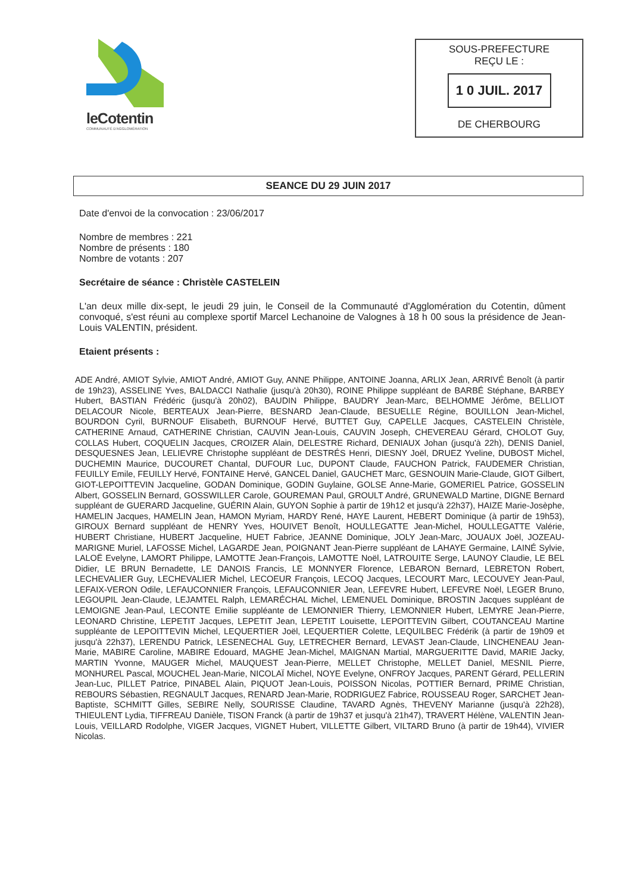leCotentin
COMMUNAUTÉ D'AGGLOMÉRATION
SOUS-PREFECTURE
REÇU LE :
1 0 JUIL. 2017
DE CHERBOURG
SEANCE DU 29 JUIN 2017
Date d'envoi de la convocation : 23/06/2017
Nombre de membres : 221
Nombre de présents : 180
Nombre de votants : 207
Secrétaire de séance : Christèle CASTELEIN
L'an deux mille dix-sept, le jeudi 29 juin, le Conseil de la Communauté d'Agglomération du Cotentin, dûment convoqué, s'est réuni au complexe sportif Marcel Lechanoine de Valognes à 18 h 00 sous la présidence de Jean-Louis VALENTIN, président.
Etaient présents :
ADE André, AMIOT Sylvie, AMIOT André, AMIOT Guy, ANNE Philippe, ANTOINE Joanna, ARLIX Jean, ARRIVÉ Benoît (à partir de 19h23), ASSELINE Yves, BALDACCI Nathalie (jusqu'à 20h30), ROINE Philippe suppléant de BARBÉ Stéphane, BARBEY Hubert, BASTIAN Frédéric (jusqu'à 20h02), BAUDIN Philippe, BAUDRY Jean-Marc, BELHOMME Jérôme, BELLIOT DELACOUR Nicole, BERTEAUX Jean-Pierre, BESNARD Jean-Claude, BESUELLE Régine, BOUILLON Jean-Michel, BOURDON Cyril, BURNOUF Elisabeth, BURNOUF Hervé, BUTTET Guy, CAPELLE Jacques, CASTELEIN Christèle, CATHERINE Arnaud, CATHERINE Christian, CAUVIN Jean-Louis, CAUVIN Joseph, CHEVEREAU Gérard, CHOLOT Guy, COLLAS Hubert, COQUELIN Jacques, CROIZER Alain, DELESTRE Richard, DENIAUX Johan (jusqu'à 22h), DENIS Daniel, DESQUESNES Jean, LELIEVRE Christophe suppléant de DESTRÉS Henri, DIESNY Joël, DRUEZ Yveline, DUBOST Michel, DUCHEMIN Maurice, DUCOURET Chantal, DUFOUR Luc, DUPONT Claude, FAUCHON Patrick, FAUDEMER Christian, FEUILLY Emile, FEUILLY Hervé, FONTAINE Hervé, GANCEL Daniel, GAUCHET Marc, GESNOUIN Marie-Claude, GIOT Gilbert, GIOT-LEPOITTEVIN Jacqueline, GODAN Dominique, GODIN Guylaine, GOLSE Anne-Marie, GOMERIEL Patrice, GOSSELIN Albert, GOSSELIN Bernard, GOSSWILLER Carole, GOUREMAN Paul, GROULT André, GRUNEWALD Martine, DIGNE Bernard suppléant de GUERARD Jacqueline, GUÉRIN Alain, GUYON Sophie à partir de 19h12 et jusqu'à 22h37), HAIZE Marie-Josèphe, HAMELIN Jacques, HAMELIN Jean, HAMON Myriam, HARDY René, HAYE Laurent, HEBERT Dominique (à partir de 19h53), GIROUX Bernard suppléant de HENRY Yves, HOUIVET Benoît, HOULLEGATTE Jean-Michel, HOULLEGATTE Valérie, HUBERT Christiane, HUBERT Jacqueline, HUET Fabrice, JEANNE Dominique, JOLY Jean-Marc, JOUAUX Joël, JOZEAU-MARIGNE Muriel, LAFOSSE Michel, LAGARDE Jean, POIGNANT Jean-Pierre suppléant de LAHAYE Germaine, LAINÉ Sylvie, LALOË Evelyne, LAMORT Philippe, LAMOTTE Jean-François, LAMOTTE Noël, LATROUITE Serge, LAUNOY Claudie, LE BEL Didier, LE BRUN Bernadette, LE DANOIS Francis, LE MONNYER Florence, LEBARON Bernard, LEBRETON Robert, LECHEVALIER Guy, LECHEVALIER Michel, LECOEUR François, LECOQ Jacques, LECOURT Marc, LECOUVEY Jean-Paul, LEFAIX-VERON Odile, LEFAUCONNIER François, LEFAUCONNIER Jean, LEFEVRE Hubert, LEFEVRE Noël, LEGER Bruno, LEGOUPIL Jean-Claude, LEJAMTEL Ralph, LEMARÉCHAL Michel, LEMENUEL Dominique, BROSTIN Jacques suppléant de LEMOIGNE Jean-Paul, LECONTE Emilie suppléante de LEMONNIER Thierry, LEMONNIER Hubert, LEMYRE Jean-Pierre, LEONARD Christine, LEPETIT Jacques, LEPETIT Jean, LEPETIT Louisette, LEPOITTEVIN Gilbert, COUTANCEAU Martine suppléante de LEPOITTEVIN Michel, LEQUERTIER Joël, LEQUERTIER Colette, LEQUILBEC Frédérik (à partir de 19h09 et jusqu'à 22h37), LERENDU Patrick, LESENECHAL Guy, LETRECHER Bernard, LEVAST Jean-Claude, LINCHENEAU Jean-Marie, MABIRE Caroline, MABIRE Edouard, MAGHE Jean-Michel, MAIGNAN Martial, MARGUERITTE David, MARIE Jacky, MARTIN Yvonne, MAUGER Michel, MAUQUEST Jean-Pierre, MELLET Christophe, MELLET Daniel, MESNIL Pierre, MONHUREL Pascal, MOUCHEL Jean-Marie, NICOLAÏ Michel, NOYE Evelyne, ONFROY Jacques, PARENT Gérard, PELLERIN Jean-Luc, PILLET Patrice, PINABEL Alain, PIQUOT Jean-Louis, POISSON Nicolas, POTTIER Bernard, PRIME Christian, REBOURS Sébastien, REGNAULT Jacques, RENARD Jean-Marie, RODRIGUEZ Fabrice, ROUSSEAU Roger, SARCHET Jean-Baptiste, SCHMITT Gilles, SEBIRE Nelly, SOURISSE Claudine, TAVARD Agnès, THEVENY Marianne (jusqu'à 22h28), THIEULENT Lydia, TIFFREAU Danièle, TISON Franck (à partir de 19h37 et jusqu'à 21h47), TRAVERT Hélène, VALENTIN Jean-Louis, VEILLARD Rodolphe, VIGER Jacques, VIGNET Hubert, VILLETTE Gilbert, VILTARD Bruno (à partir de 19h44), VIVIER Nicolas.